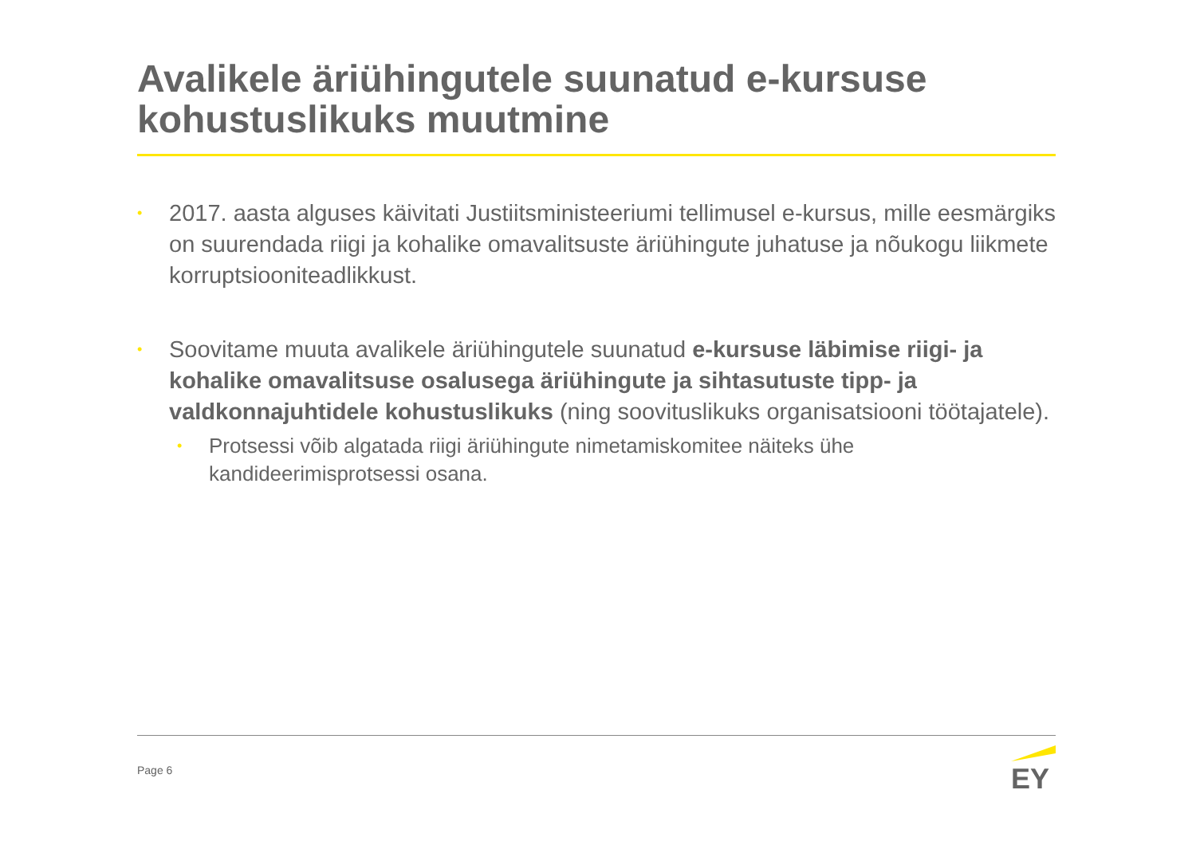Avalikele äriühingutele suunatud e-kursuse kohustuslikuks muutmine
• 2017. aasta alguses käivitati Justiitsministeeriumi tellimusel e-kursus, mille eesmärgiks on suurendada riigi ja kohalike omavalitsuste äriühingute juhatuse ja nõukogu liikmete korruptsiooniteadlikkust.
• Soovitame muuta avalikele äriühingutele suunatud e-kursuse läbimise riigi- ja kohalike omavalitsuse osalusega äriühingute ja sihtasutuste tipp- ja valdkonnajuhtidele kohustuslikuks (ning soovituslikuks organisatsiooni töötajatele).
• Protsessi võib algatada riigi äriühingute nimetamiskomitee näiteks ühe kandideerimisprotsessi osana.
Page 6
EY